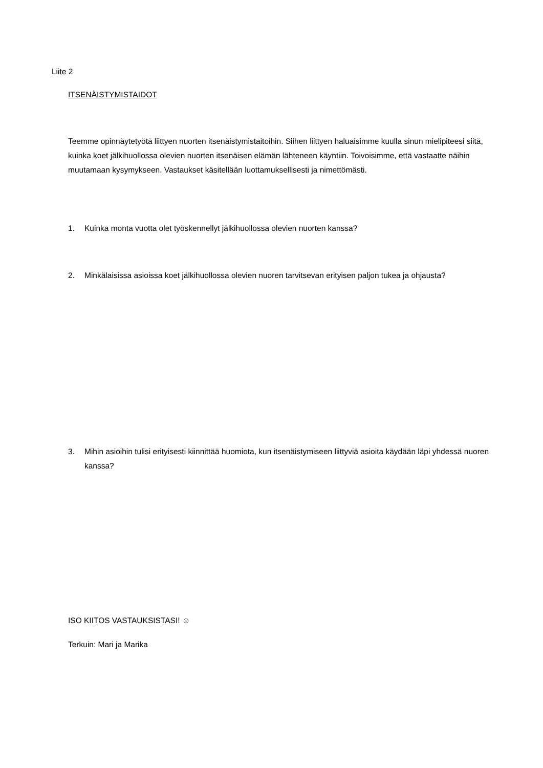Liite 2
ITSENÄISTYMISTAIDOT
Teemme opinnäytetyötä liittyen nuorten itsenäistymistaitoihin. Siihen liittyen haluaisimme kuulla sinun mielipiteesi siitä, kuinka koet jälkihuollossa olevien nuorten itsenäisen elämän lähteneen käyntiin. Toivoisimme, että vastaatte näihin muutamaan kysymykseen. Vastaukset käsitellään luottamuksellisesti ja nimettömästi.
1. Kuinka monta vuotta olet työskennellyt jälkihuollossa olevien nuorten kanssa?
2. Minkälaisissa asioissa koet jälkihuollossa olevien nuoren tarvitsevan erityisen paljon tukea ja ohjausta?
3. Mihin asioihin tulisi erityisesti kiinnittää huomiota, kun itsenäistymiseen liittyviä asioita käydään läpi yhdessä nuoren kanssa?
ISO KIITOS VASTAUKSISTASI! ☺
Terkuin: Mari ja Marika